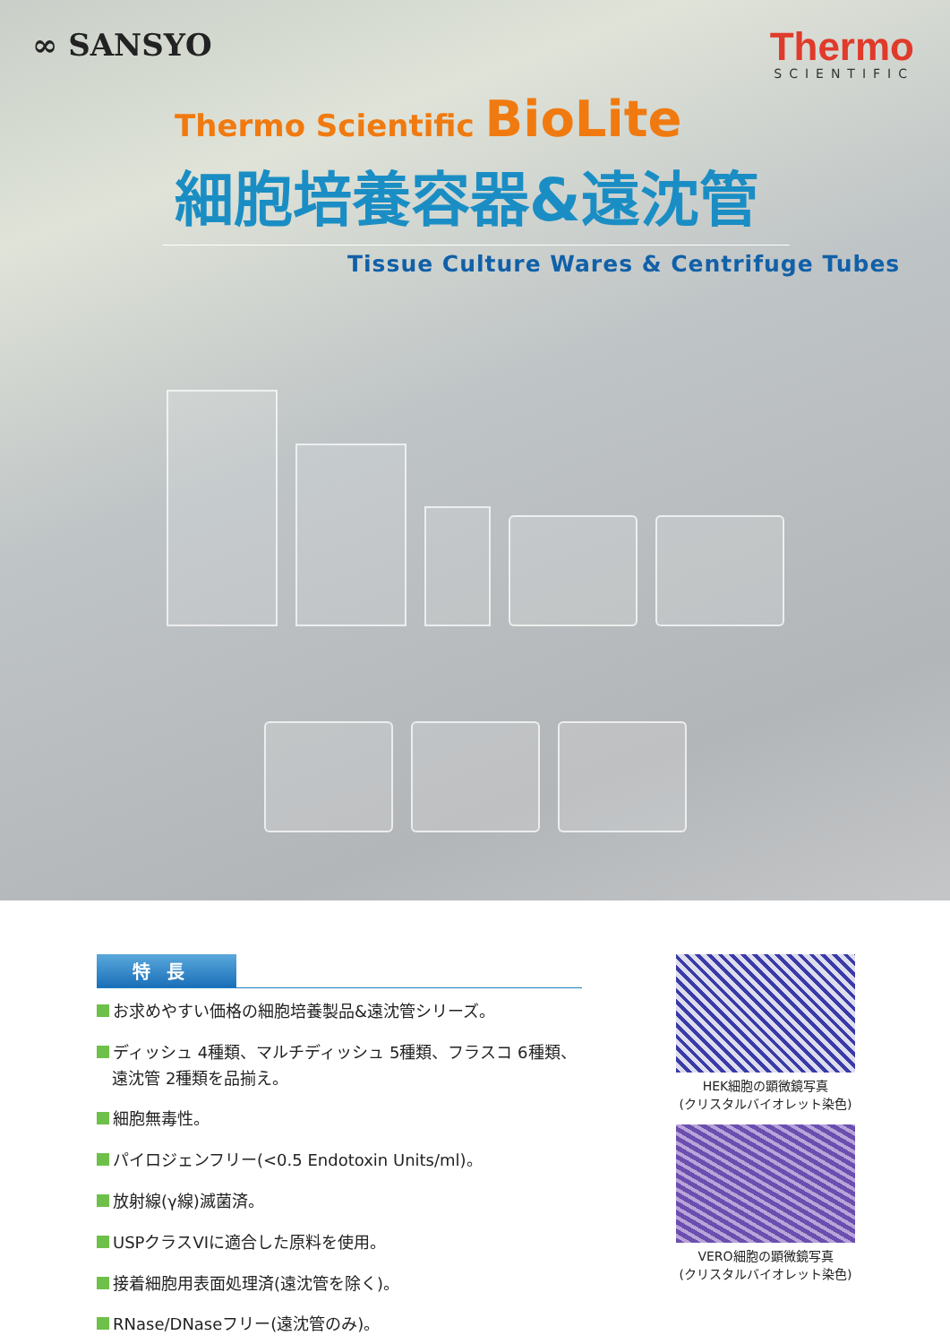∞ SANSYO
Thermo
SCIENTIFIC
Thermo Scientific BioLite
細胞培養容器&遠沈管
Tissue Culture Wares & Centrifuge Tubes
特長
お求めやすい価格の細胞培養製品&遠沈管シリーズ。
ディッシュ 4種類、マルチディッシュ 5種類、フラスコ 6種類、
遠沈管 2種類を品揃え。
細胞無毒性。
パイロジェンフリー(<0.5 Endotoxin Units/ml)。
放射線(γ線)滅菌済。
USPクラスVIに適合した原料を使用。
接着細胞用表面処理済(遠沈管を除く)。
RNase/DNaseフリー(遠沈管のみ)。
HEK細胞の顕微鏡写真
(クリスタルバイオレット染色)
VERO細胞の顕微鏡写真
(クリスタルバイオレット染色)